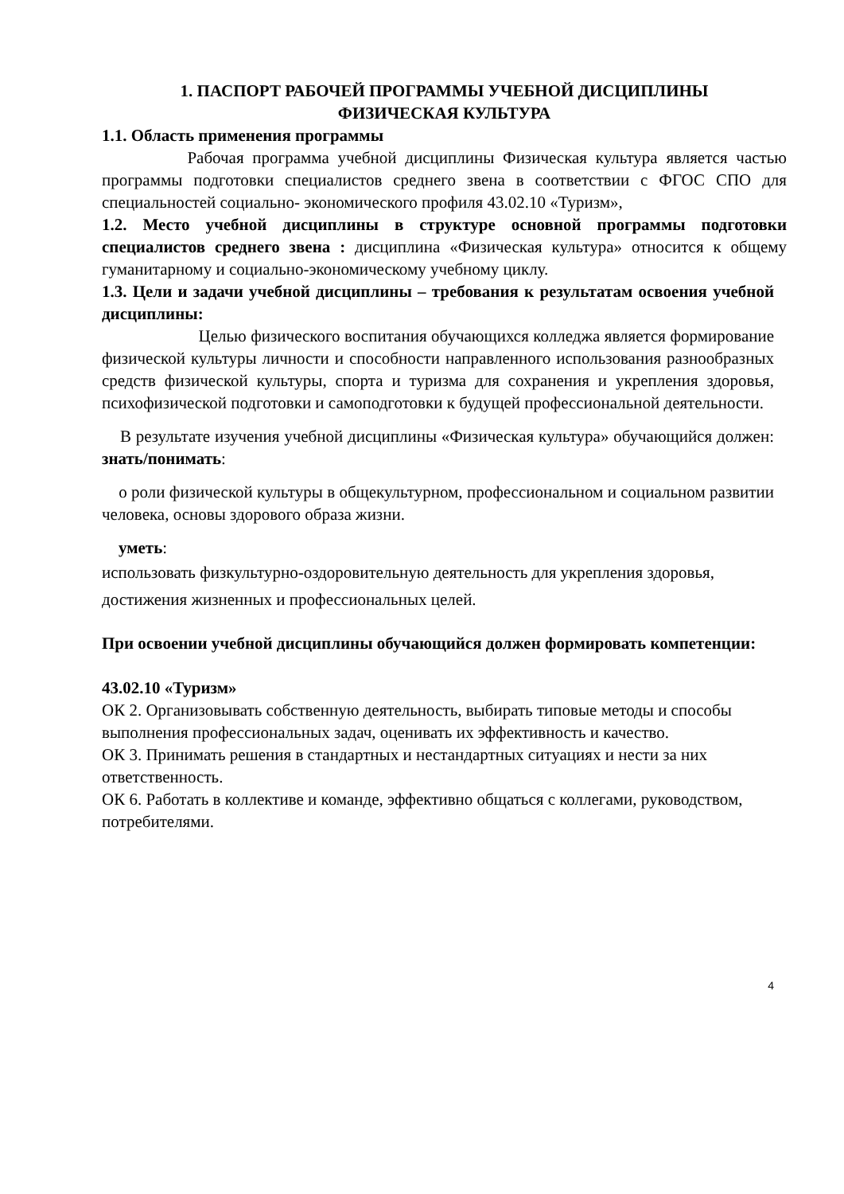1. ПАСПОРТ РАБОЧЕЙ ПРОГРАММЫ УЧЕБНОЙ ДИСЦИПЛИНЫ
ФИЗИЧЕСКАЯ КУЛЬТУРА
1.1. Область применения программы
Рабочая программа учебной дисциплины Физическая культура является частью программы подготовки специалистов среднего звена в соответствии с ФГОС СПО для специальностей социально- экономического профиля 43.02.10 «Туризм»,
1.2. Место учебной дисциплины в структуре основной программы подготовки специалистов среднего звена : дисциплина «Физическая культура» относится к общему гуманитарному и социально-экономическому учебному циклу.
1.3. Цели и задачи учебной дисциплины – требования к результатам освоения учебной дисциплины:
Целью физического воспитания обучающихся колледжа является формирование физической культуры личности и способности направленного использования разнообразных средств физической культуры, спорта и туризма для сохранения и укрепления здоровья, психофизической подготовки и самоподготовки к будущей профессиональной деятельности.
В результате изучения учебной дисциплины «Физическая культура» обучающийся должен: знать/понимать:
о роли физической культуры в общекультурном, профессиональном и социальном развитии человека, основы здорового образа жизни.
уметь:
использовать физкультурно-оздоровительную деятельность для укрепления здоровья, достижения жизненных и профессиональных целей.
При освоении учебной дисциплины обучающийся должен формировать компетенции:
43.02.10 «Туризм»
ОК 2. Организовывать собственную деятельность, выбирать типовые методы и способы выполнения профессиональных задач, оценивать их эффективность и качество.
ОК 3. Принимать решения в стандартных и нестандартных ситуациях и нести за них ответственность.
ОК 6. Работать в коллективе и команде, эффективно общаться с коллегами, руководством, потребителями.
4